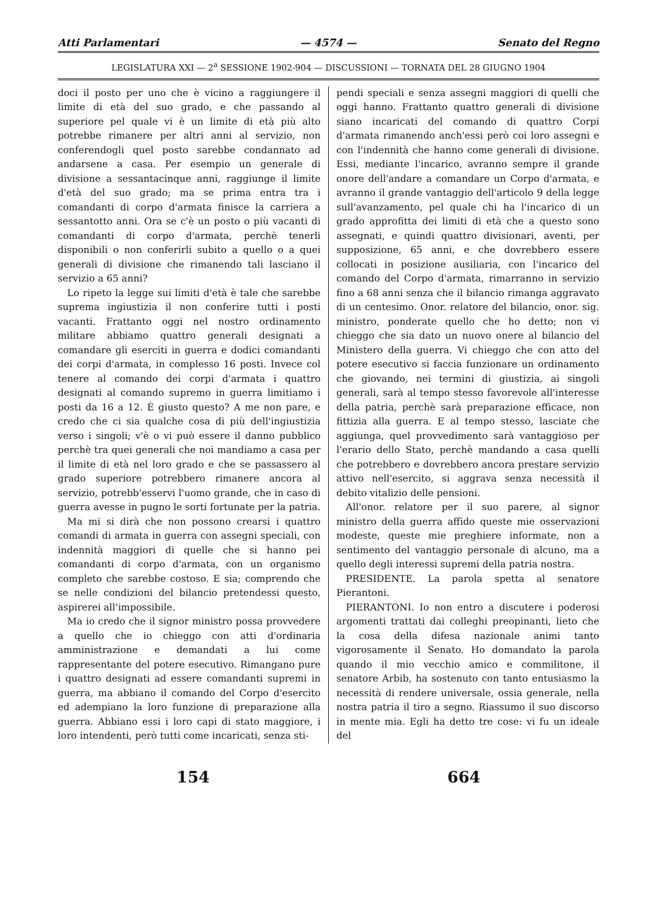Atti Parlamentari — 4574 — Senato del Regno
LEGISLATURA XXI — 2<sup>a</sup> SESSIONE 1902-904 — DISCUSSIONI — TORNATA DEL 28 GIUGNO 1904
doci il posto per uno che è vicino a raggiungere il limite di età del suo grado, e che passando al superiore pel quale vi è un limite di età più alto potrebbe rimanere per altri anni al servizio, non conferendogli quel posto sarebbe condannato ad andarsene a casa. Per esempio un generale di divisione a sessantacinque anni, raggiunge il limite d'età del suo grado; ma se prima entra tra i comandanti di corpo d'armata finisce la carriera a sessantotto anni. Ora se c'è un posto o più vacanti di comandanti di corpo d'armata, perchè tenerli disponibili o non conferirli subito a quello o a quei generali di divisione che rimanendo tali lasciano il servizio a 65 anni?
Lo ripeto la legge sui limiti d'età è tale che sarebbe suprema ingiustizia il non conferire tutti i posti vacanti. Frattanto oggi nel nostro ordinamento militare abbiamo quattro generali designati a comandare gli eserciti in guerra e dodici comandanti dei corpi d'armata, in complesso 16 posti. Invece col tenere al comando dei corpi d'armata i quattro designati al comando supremo in guerra limitiamo i posti da 16 a 12. È giusto questo? A me non pare, e credo che ci sia qualche cosa di più dell'ingiustizia verso i singoli; v'è o vi può essere il danno pubblico perchè tra quei generali che noi mandiamo a casa per il limite di età nel loro grado e che se passassero al grado superiore potrebbero rimanere ancora al servizio, potrebb'esservi l'uomo grande, che in caso di guerra avesse in pugno le sorti fortunate per la patria.
Ma mi si dirà che non possono crearsi i quattro comandi di armata in guerra con assegni speciali, con indennità maggiori di quelle che si hanno pei comandanti di corpo d'armata, con un organismo completo che sarebbe costoso. E sia; comprendo che se nelle condizioni del bilancio pretendessi questo, aspirerei all'impossibile.
Ma io credo che il signor ministro possa provvedere a quello che io chieggo con atti d'ordinaria amministrazione e demandati a lui come rappresentante del potere esecutivo. Rimangano pure i quattro designati ad essere comandanti supremi in guerra, ma abbiano il comando del Corpo d'esercito ed adempiano la loro funzione di preparazione alla guerra. Abbiano essi i loro capi di stato maggiore, i loro intendenti, però tutti come incaricati, senza sti-
pendi speciali e senza assegni maggiori di quelli che oggi hanno. Frattanto quattro generali di divisione siano incaricati del comando di quattro Corpi d'armata rimanendo anch'essi però coi loro assegni e con l'indennità che hanno come generali di divisione. Essi, mediante l'incarico, avranno sempre il grande onore dell'andare a comandare un Corpo d'armata, e avranno il grande vantaggio dell'articolo 9 della legge sull'avanzamento, pel quale chi ha l'incarico di un grado approfitta dei limiti di età che a questo sono assegnati, e quindi quattro divisionari, aventi, per supposizione, 65 anni, e che dovrebbero essere collocati in posizione ausiliaria, con l'incarico del comando del Corpo d'armata, rimarranno in servizio fino a 68 anni senza che il bilancio rimanga aggravato di un centesimo. Onor. relatore del bilancio, onor. sig. ministro, ponderate quello che ho detto; non vi chieggo che sia dato un nuovo onere al bilancio del Ministero della guerra. Vi chieggo che con atto del potere esecutivo si faccia funzionare un ordinamento che giovando, nei termini di giustizia, ai singoli generali, sarà al tempo stesso favorevole all'interesse della patria, perchè sarà preparazione efficace, non fittizia alla guerra. E al tempo stesso, lasciate che aggiunga, quel provvedimento sarà vantaggioso per l'erario dello Stato, perchè mandando a casa quelli che potrebbero e dovrebbero ancora prestare servizio attivo nell'esercito, si aggrava senza necessità il debito vitalizio delle pensioni.
All'onor. relatore per il suo parere, al signor ministro della guerra affido queste mie osservazioni modeste, queste mie preghiere informate, non a sentimento del vantaggio personale di alcuno, ma a quello degli interessi supremi della patria nostra.
PRESIDENTE. La parola spetta al senatore Pierantoni.
PIERANTONI. Io non entro a discutere i poderosi argomenti trattati dai colleghi preopinanti, lieto che la cosa della difesa nazionale animi tanto vigorosamente il Senato. Ho domandato la parola quando il mio vecchio amico e commilitone, il senatore Arbib, ha sostenuto con tanto entusiasmo la necessità di rendere universale, ossia generale, nella nostra patria il tiro a segno. Riassumo il suo discorso in mente mia. Egli ha detto tre cose: vi fu un ideale del
154 664